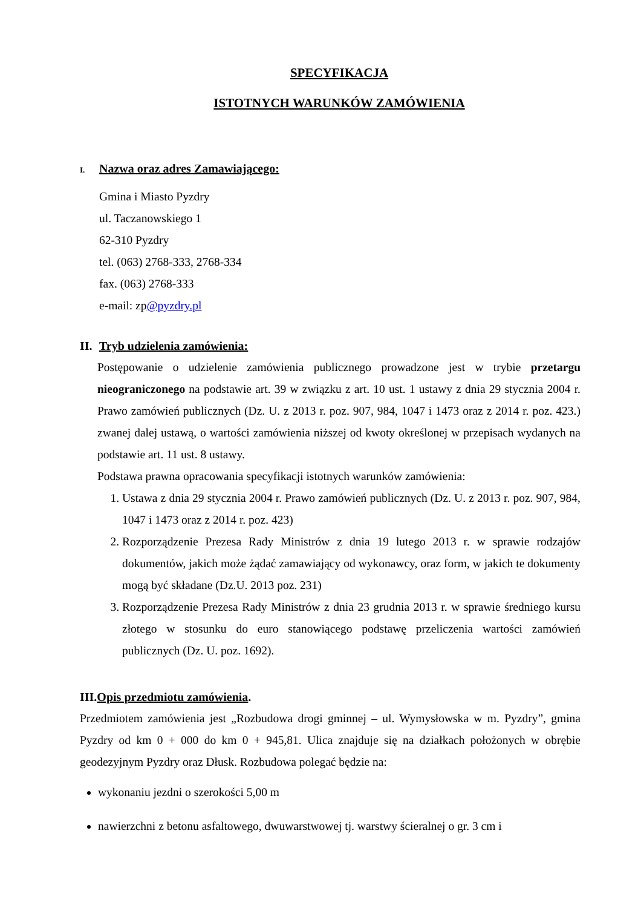SPECYFIKACJA
ISTOTNYCH WARUNKÓW ZAMÓWIENIA
I. Nazwa oraz adres Zamawiającego:
Gmina i Miasto Pyzdry
ul. Taczanowskiego 1
62-310 Pyzdry
tel. (063) 2768-333, 2768-334
fax. (063) 2768-333
e-mail: zp@pyzdry.pl
II. Tryb udzielenia zamówienia:
Postępowanie o udzielenie zamówienia publicznego prowadzone jest w trybie przetargu nieograniczonego na podstawie art. 39 w związku z art. 10 ust. 1 ustawy z dnia 29 stycznia 2004 r. Prawo zamówień publicznych (Dz. U. z 2013 r. poz. 907, 984, 1047 i 1473 oraz z 2014 r. poz. 423.) zwanej dalej ustawą, o wartości zamówienia niższej od kwoty określonej w przepisach wydanych na podstawie art. 11 ust. 8 ustawy.
Podstawa prawna opracowania specyfikacji istotnych warunków zamówienia:
1. Ustawa z dnia 29 stycznia 2004 r. Prawo zamówień publicznych (Dz. U. z 2013 r. poz. 907, 984, 1047 i 1473 oraz z 2014 r. poz. 423)
2. Rozporządzenie Prezesa Rady Ministrów z dnia 19 lutego 2013 r. w sprawie rodzajów dokumentów, jakich może żądać zamawiający od wykonawcy, oraz form, w jakich te dokumenty mogą być składane (Dz.U. 2013 poz. 231)
3. Rozporządzenie Prezesa Rady Ministrów z dnia 23 grudnia 2013 r. w sprawie średniego kursu złotego w stosunku do euro stanowiącego podstawę przeliczenia wartości zamówień publicznych (Dz. U. poz. 1692).
III.Opis przedmiotu zamówienia.
Przedmiotem zamówienia jest „Rozbudowa drogi gminnej – ul. Wymysłowska w m. Pyzdry”, gmina Pyzdry od km 0 + 000 do km 0 + 945,81. Ulica znajduje się na działkach położonych w obrębie geodezyjnym Pyzdry oraz Dłusk. Rozbudowa polegać będzie na:
wykonaniu jezdni o szerokości 5,00 m
nawierzchni z betonu asfaltowego, dwuwarstwowej tj. warstwy ścieralnej o gr. 3 cm i